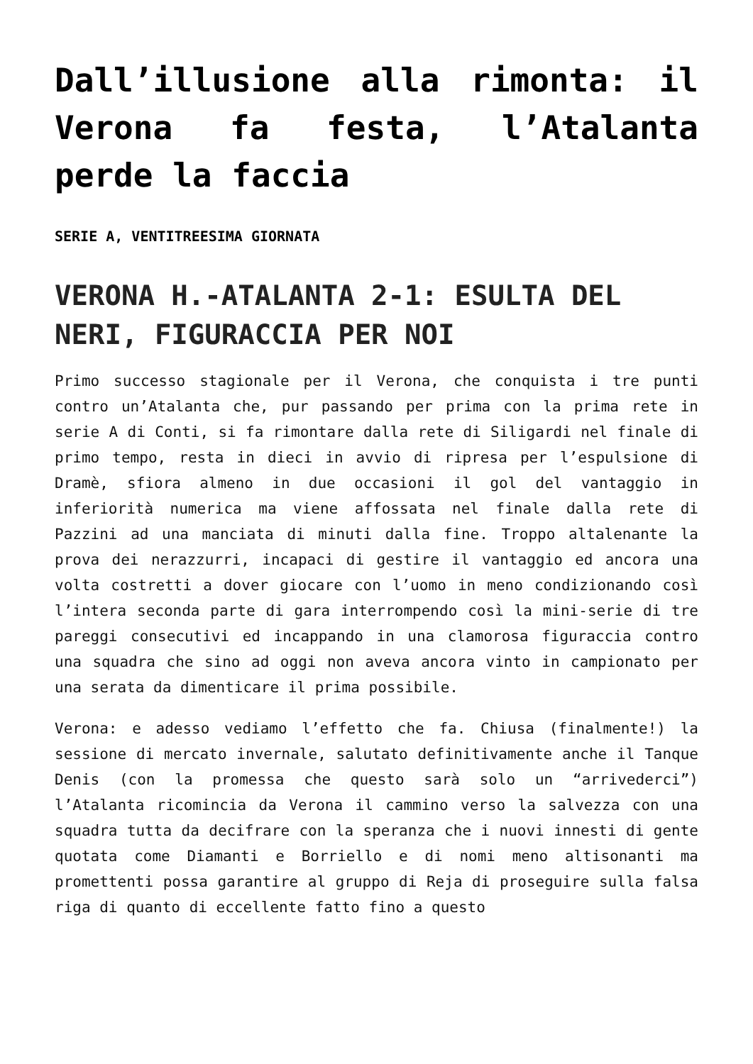Dall’illusione alla rimonta: il Verona fa festa, l’Atalanta perde la faccia
SERIE A, VENTITREESIMA GIORNATA
VERONA H.-ATALANTA 2-1: ESULTA DEL NERI, FIGURACCIA PER NOI
Primo successo stagionale per il Verona, che conquista i tre punti contro un’Atalanta che, pur passando per prima con la prima rete in serie A di Conti, si fa rimontare dalla rete di Siligardi nel finale di primo tempo, resta in dieci in avvio di ripresa per l’espulsione di Dramè, sfiora almeno in due occasioni il gol del vantaggio in inferiorità numerica ma viene affossata nel finale dalla rete di Pazzini ad una manciata di minuti dalla fine. Troppo altalenante la prova dei nerazzurri, incapaci di gestire il vantaggio ed ancora una volta costretti a dover giocare con l’uomo in meno condizionando così l’intera seconda parte di gara interrompendo così la mini-serie di tre pareggi consecutivi ed incappando in una clamorosa figuraccia contro una squadra che sino ad oggi non aveva ancora vinto in campionato per una serata da dimenticare il prima possibile.
Verona: e adesso vediamo l’effetto che fa. Chiusa (finalmente!) la sessione di mercato invernale, salutato definitivamente anche il Tanque Denis (con la promessa che questo sarà solo un “arrivederci”) l’Atalanta ricomincia da Verona il cammino verso la salvezza con una squadra tutta da decifrare con la speranza che i nuovi innesti di gente quotata come Diamanti e Borriello e di nomi meno altisonanti ma promettenti possa garantire al gruppo di Reja di proseguire sulla falsa riga di quanto di eccellente fatto fino a questo